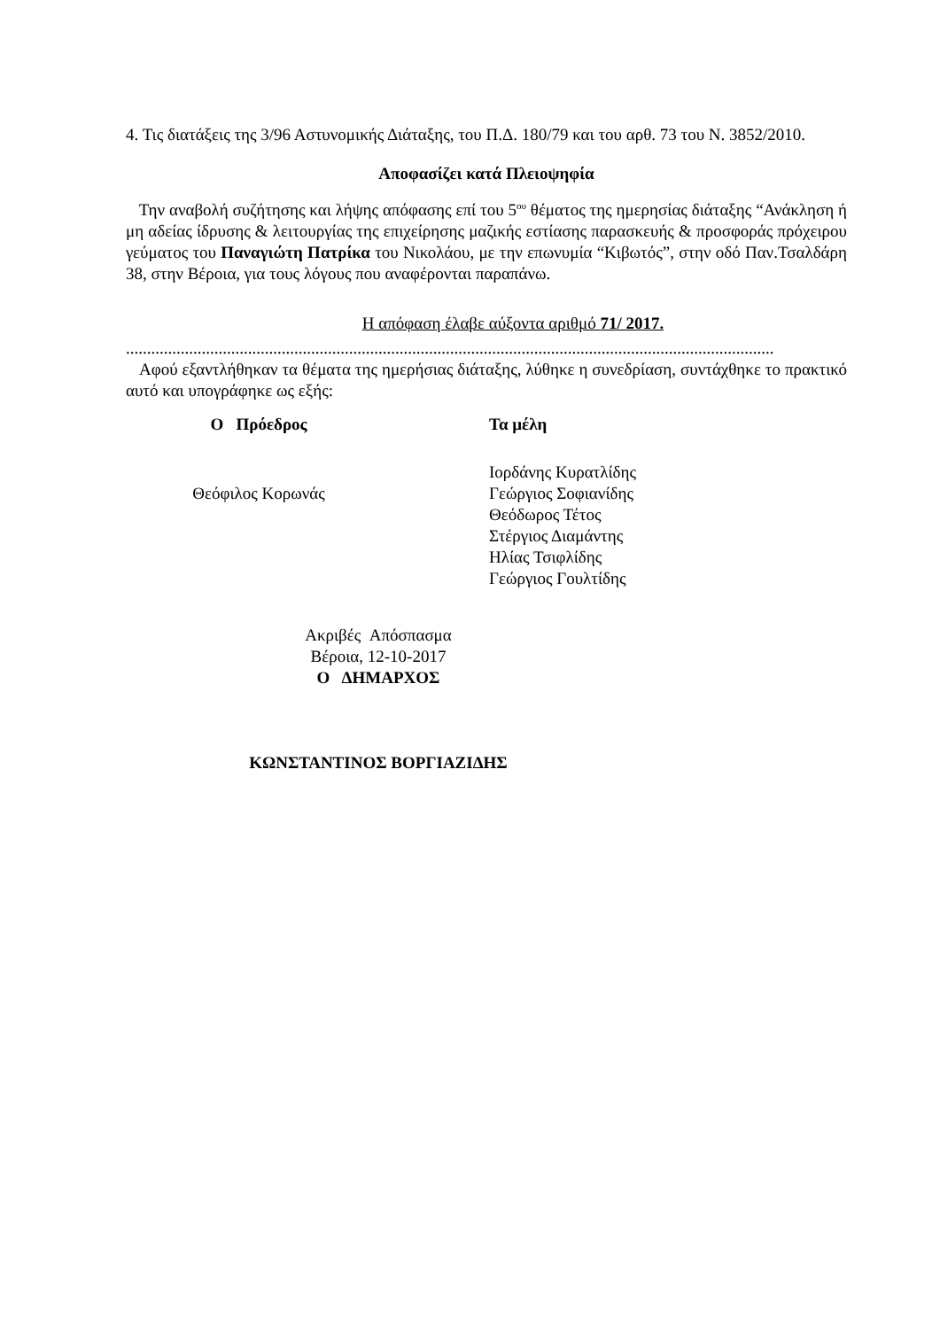4. Τις διατάξεις της 3/96 Αστυνομικής Διάταξης, του Π.Δ. 180/79 και του αρθ. 73 του Ν. 3852/2010.
Αποφασίζει κατά Πλειοψηφία
Την αναβολή συζήτησης και λήψης απόφασης επί του 5<sup>ου</sup> θέματος της ημερησίας διάταξης “Ανάκληση ή μη αδείας ίδρυσης & λειτουργίας της επιχείρησης μαζικής εστίασης παρασκευής & προσφοράς πρόχειρου γεύματος του Παναγιώτη Πατρίκα του Νικολάου, με την επωνυμία “Κιβωτός”, στην οδό Παν.Τσαλδάρη 38, στην Βέροια, για τους λόγους που αναφέρονται παραπάνω.
Η απόφαση έλαβε αύξοντα αριθμό 71/ 2017.
..........................................................................................................................................................
Αφού εξαντλήθηκαν τα θέματα της ημερήσιας διάταξης, λύθηκε η συνεδρίαση, συντάχθηκε το πρακτικό αυτό και υπογράφηκε ως εξής:
Ο Πρόεδρος Τα μέλη
Θεόφιλος Κορωνάς
Ιορδάνης Κυρατλίδης
Γεώργιος Σοφιανίδης
Θεόδωρος Τέτος
Στέργιος Διαμάντης
Ηλίας Τσιφλίδης
Γεώργιος Γουλτίδης
Ακριβές Απόσπασμα
Βέροια, 12-10-2017
Ο ΔΗΜΑΡΧΟΣ
ΚΩΝΣΤΑΝΤΙΝΟΣ ΒΟΡΓΙΑΖΙΔΗΣ